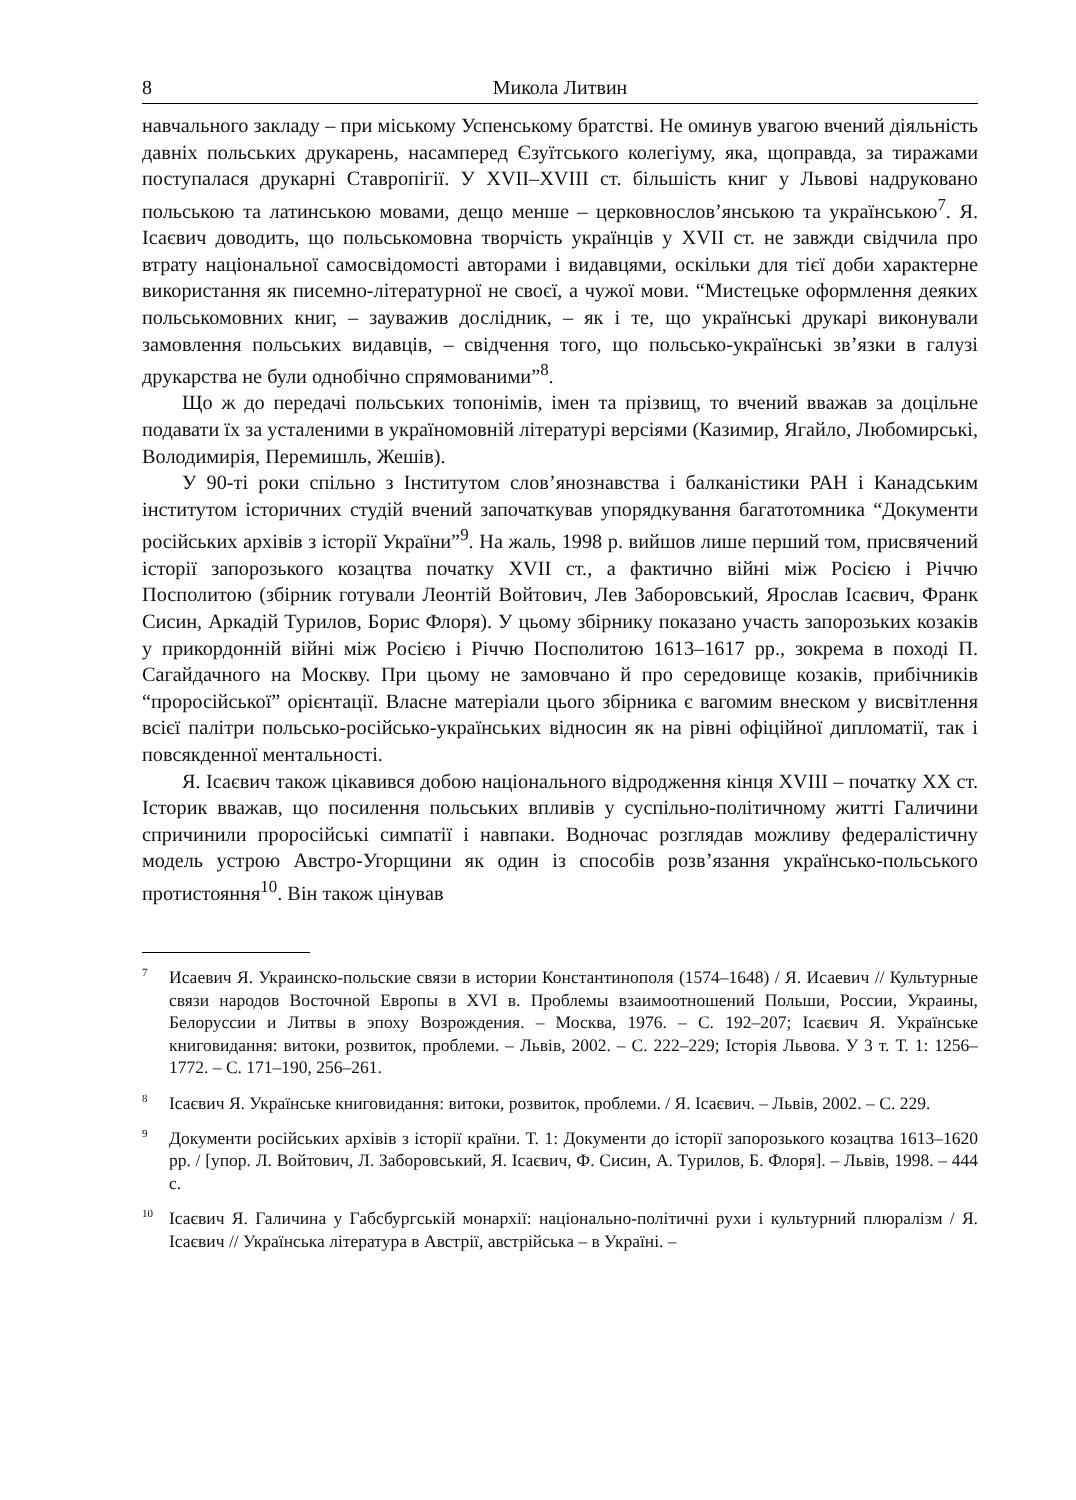8 Микола Литвин
навчального закладу – при міському Успенському братстві. Не оминув увагою вчений діяльність давніх польських друкарень, насамперед Єзуїтського колегіуму, яка, щоправда, за тиражами поступалася друкарні Ставропігії. У XVII–XVIII ст. більшість книг у Львові надруковано польською та латинською мовами, дещо менше – церковнослов’янською та українською<sup>7</sup>. Я. Ісаєвич доводить, що польськомовна творчість українців у XVII ст. не завжди свідчила про втрату національної самосвідомості авторами і видавцями, оскільки для тієї доби характерне використання як писемно-літературної не своєї, а чужої мови. “Мистецьке оформлення деяких польськомовних книг, – зауважив дослідник, – як і те, що українські друкарі виконували замовлення польських видавців, – свідчення того, що польсько-українські зв’язки в галузі друкарства не були однобічно спрямованими”<sup>8</sup>.
Що ж до передачі польських топонімів, імен та прізвищ, то вчений вважав за доцільне подавати їх за усталеними в україномовній літературі версіями (Казимир, Ягайло, Любомирські, Володимирія, Перемишль, Жешів).
У 90-ті роки спільно з Інститутом слов’янознавства і балканістики РАН і Канадським інститутом історичних студій вчений започаткував упорядкування багатотомника “Документи російських архівів з історії України”<sup>9</sup>. На жаль, 1998 р. вийшов лише перший том, присвячений історії запорозького козацтва початку XVII ст., а фактично війні між Росією і Річчю Посполитою (збірник готували Леонтій Войтович, Лев Заборовський, Ярослав Ісаєвич, Франк Сисин, Аркадій Турилов, Борис Флоря). У цьому збірнику показано участь запорозьких козаків у прикордонній війні між Росією і Річчю Посполитою 1613–1617 рр., зокрема в поході П. Сагайдачного на Москву. При цьому не замовчано й про середовище козаків, прибічників “проросійської” орієнтації. Власне матеріали цього збірника є вагомим внеском у висвітлення всієї палітри польсько-російсько-українських відносин як на рівні офіційної дипломатії, так і повсякденної ментальності.
Я. Ісаєвич також цікавився добою національного відродження кінця XVIII – початку XX ст. Історик вважав, що посилення польських впливів у суспільно-політичному житті Галичини спричинили проросійські симпатії і навпаки. Водночас розглядав можливу федералістичну модель устрою Австро-Угорщини як один із способів розв’язання українсько-польського протистояння<sup>10</sup>. Він також цінував
<sup>7</sup> Исаевич Я. Украинско-польские связи в истории Константинополя (1574–1648) / Я. Исаевич // Культурные связи народов Восточной Европы в XVI в. Проблемы взаимоотношений Польши, России, Украины, Белоруссии и Литвы в эпоху Возрождения. – Москва, 1976. – С. 192–207; Ісаєвич Я. Українське книговидання: витоки, розвиток, проблеми. – Львів, 2002. – С. 222–229; Історія Львова. У 3 т. Т. 1: 1256–1772. – С. 171–190, 256–261.
<sup>8</sup> Ісаєвич Я. Українське книговидання: витоки, розвиток, проблеми. / Я. Ісаєвич. – Львів, 2002. – С. 229.
<sup>9</sup> Документи російських архівів з історії країни. Т. 1: Документи до історії запорозького козацтва 1613–1620 рр. / [упор. Л. Войтович, Л. Заборовський, Я. Ісаєвич, Ф. Сисин, А. Турилов, Б. Флоря]. – Львів, 1998. – 444 с.
<sup>10</sup> Ісаєвич Я. Галичина у Габсбургській монархії: національно-політичні рухи і культурний плюралізм / Я. Ісаєвич // Українська література в Австрії, австрійська – в Україні. –